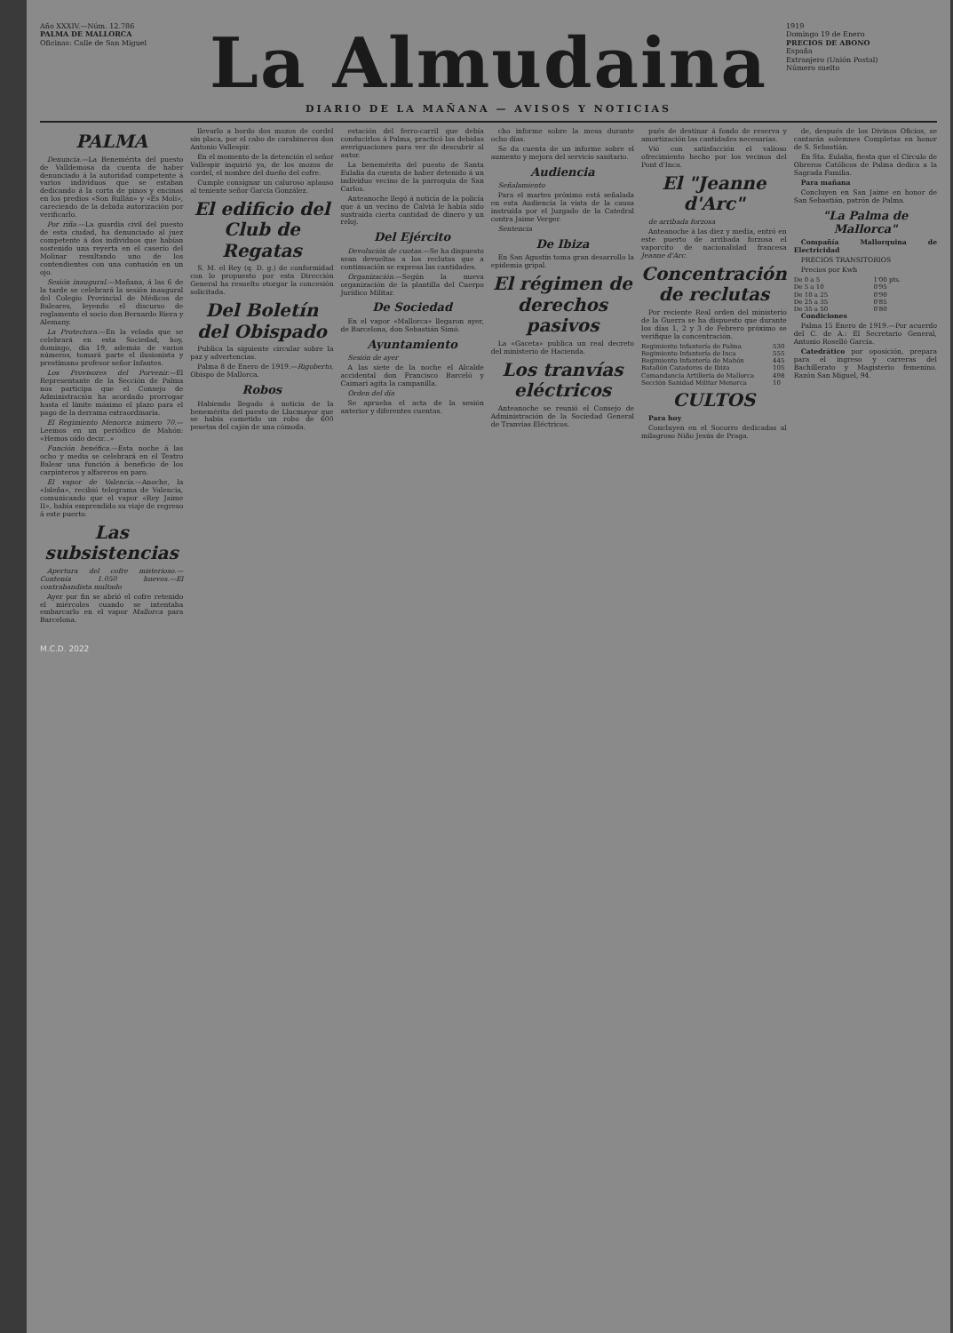Año XXXIV.—Núm. 12.786
PALMA DE MALLORCA
Oficinas: Calle de San Miguel
La Almudaina
DIARIO DE LA MAÑANA — AVISOS Y NOTICIAS
1919
Domingo 19 de Enero
PRECIOS DE ABONO
España
Extranjero (Unión Postal)
Número suelto
PALMA
Denuncia.—La Benemérita del puesto de Valldemosa da cuenta de haber denunciado á la autoridad competente á varios individuos que se estaban dedicando á la corta de pinos y encinas en los predios «Son Rullán» y «Es Molí», careciendo de la debida autorización por verificarlo.
Por riña.—La guardia civil del puesto de esta ciudad, ha denunciado al juez competente á dos individuos que habían sostenido una reyerta en el caserío del Molinar resultando uno de los contendientes con una contusión en un ojo.
Sesión inaugural.—Mañana, á las 6 de la tarde se celebrará la sesión inaugural del Colegio Provincial de Médicos de Baleares, leyendo el discurso de reglamento el socio don Bernardo Riera y Alemany.
La Protectora.—En la velada que se celebrará en esta Sociedad, hoy, domingo, día 19, además de varios números, tomará parte el ilusionista y prestímano profesor señor Infantes.
Los Provisores del Porvenir.—El Representante de la Sección de Palma nos participa que el Consejo de Administración ha acordado prorrogar hasta el límite máximo el plazo para el pago de la derrama extraordinaria.
El Regimiento Menorca número 70.—Leemos en un periódico de Mahón: «Hemos oído decir...»
Función benéfica.—Esta noche á las ocho y media se celebrará en el Teatro Balear una función á beneficio de los carpinteros y alfareros en paro.
El vapor de Valencia.—Anoche, la «Isleña», recibió telegrama de Valencia, comunicando que el vapor «Rey Jaime II», había emprendido su viaje de regreso á este puerto.
Las subsistencias
Apertura del cofre misterioso.—Contenía 1.050 huevos.—El contrabandista multado
Ayer por fin se abrió el cofre retenido el miércoles cuando se intentaba embarcarlo en el vapor Mallorca para Barcelona.
llevarlo a bordo dos mozos de cordel sin placa, por el cabo de carabineros don Antonio Vallespir.
En el momento de la detención el señor Vallespir inquirió ya, de los mozos de cordel, el nombre del dueño del cofre.
Cumple consignar un caluroso aplauso al teniente señor García González.
El edificio del Club de Regatas
S. M. el Rey (q. D. g.) de conformidad con lo propuesto por esta Dirección General ha resuelto otorgar la concesión solicitada.
Del Boletín del Obispado
Publica la siguiente circular sobre la paz y advertencias.
Palma 8 de Enero de 1919.—Rigoberto, Obispo de Mallorca.
Robos
Habiendo llegado á noticia de la benemérita del puesto de Llucmayor que se había cometido un robo de 600 pesetas del cajón de una cómoda.
estación del ferro-carril que debía conducirlos á Palma, practicó las debidas averiguaciones para ver de descubrir al autor.
La benemérita del puesto de Santa Eulalia da cuenta de haber detenido á un individuo vecino de la parroquia de San Carlos.
Anteanoche llegó á noticia de la policía que á un vecino de Calviá le había sido sustraída cierta cantidad de dinero y un reloj.
Del Ejército
Devolución de cuotas.—Se ha dispuesto sean devueltas a los reclutas que a continuación se expresa las cantidades.
Organización.—Según la nueva organización de la plantilla del Cuerpo Jurídico Militar.
De Sociedad
En el vapor «Mallorca» llegaron ayer, de Barcelona, don Sebastián Simó.
Ayuntamiento
Sesión de ayer
A las siete de la noche el Alcalde accidental don Francisco Barceló y Caimari agita la campanilla.
Orden del día
Se aprueba el acta de la sesión anterior y diferentes cuentas.
cho informe sobre la mesa durante ocho días.
Se da cuenta de un informe sobre el aumento y mejora del servicio sanitario.
Audiencia
Señalamiento
Para el martes próximo está señalada en esta Audiencia la vista de la causa instruída por el Juzgado de la Catedral contra Jaime Verger.
Sentencia
De Ibiza
En San Agustín toma gran desarrollo la epidemia gripal.
El régimen de derechos pasivos
La «Gaceta» publica un real decreto del ministerio de Hacienda.
Los tranvías eléctricos
Anteanoche se reunió el Consejo de Administración de la Sociedad General de Tranvías Eléctricos.
pués de destinar á fondo de reserva y amortización las cantidades necesarias.
Vió con satisfacción el valioso ofrecimiento hecho por los vecinos del Pont d'Inca.
El "Jeanne d'Arc"
de arribada forzosa
Anteanoche á las diez y media, entró en este puerto de arribada forzosa el vaporcito de nacionalidad francesa Jeanne d'Arc.
Concentración de reclutas
Por reciente Real orden del ministerio de la Guerra se ha dispuesto que durante los días 1, 2 y 3 de Febrero próximo se verifique la concentración.
| Regimiento Infantería de Palma | 530 |
| Regimiento Infantería de Inca | 555 |
| Regimiento Infantería de Mahón | 445 |
| Batallón Cazadores de Ibiza | 105 |
| Comandancia Artillería de Mallorca | 498 |
| Sección Sanidad Militar Menorca | 10 |
CULTOS
Para hoy
Concluyen en el Socorro dedicadas al milagroso Niño Jesús de Praga.
de, después de los Divinos Oficios, se cantarán solemnes Completas en honor de S. Sebastián.
En Sta. Eulalia, fiesta que el Círculo de Obreros Católicos de Palma dedica a la Sagrada Familia.
Para mañana
Concluyen en San Jaime en honor de San Sebastián, patrón de Palma.
"La Palma de Mallorca"
Compañía Mallorquina de Electricidad
PRECIOS TRANSITORIOS
Precios por Kwh
| De 0 a 5 | 1'00 pts. |
| De 5 a 10 | 0'95 |
| De 10 a 25 | 0'90 |
| De 25 a 35 | 0'85 |
| De 35 a 50 | 0'80 |
Condiciones
Palma 15 Enero de 1919.—Por acuerdo del C. de A.: El Secretario General, Antonio Roselló García.
Catedrático por oposición, prepara para el ingreso y carreras del Bachillerato y Magisterio femenino. Razón San Miguel, 94.
M.C.D. 2022